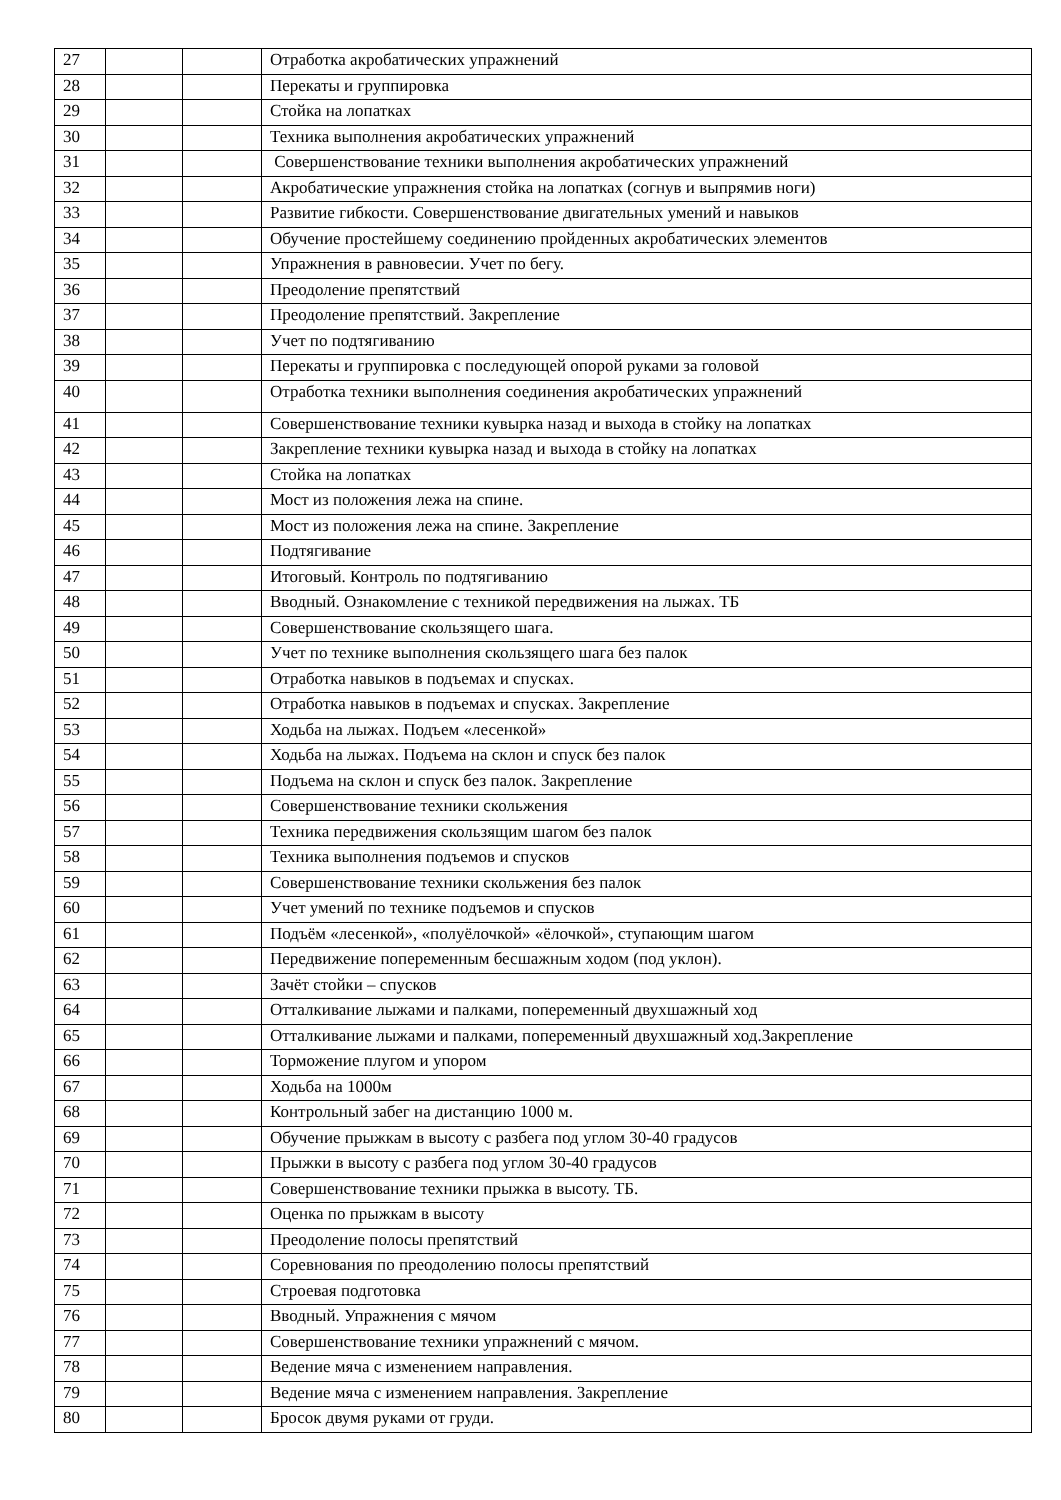| 27 | | | Отработка акробатических упражнений |
| 28 | | | Перекаты и группировка |
| 29 | | | Стойка на лопатках |
| 30 | | | Техника выполнения акробатических упражнений |
| 31 | | | Совершенствование техники выполнения акробатических упражнений |
| 32 | | | Акробатические упражнения стойка на лопатках (согнув и выпрямив ноги) |
| 33 | | | Развитие гибкости. Совершенствование двигательных умений и навыков |
| 34 | | | Обучение простейшему соединению пройденных акробатических элементов |
| 35 | | | Упражнения в равновесии. Учет по бегу. |
| 36 | | | Преодоление препятствий |
| 37 | | | Преодоление препятствий. Закрепление |
| 38 | | | Учет по подтягиванию |
| 39 | | | Перекаты и группировка с последующей опорой руками за головой |
| 40 | | | Отработка техники выполнения соединения акробатических упражнений |
| 41 | | | Совершенствование техники кувырка назад и выхода в стойку на лопатках |
| 42 | | | Закрепление техники кувырка назад и выхода в стойку на лопатках |
| 43 | | | Стойка на лопатках |
| 44 | | | Мост из положения лежа на спине. |
| 45 | | | Мост из положения лежа на спине. Закрепление |
| 46 | | | Подтягивание |
| 47 | | | Итоговый. Контроль по подтягиванию |
| 48 | | | Вводный. Ознакомление с техникой передвижения на лыжах. ТБ |
| 49 | | | Совершенствование скользящего шага. |
| 50 | | | Учет по технике выполнения скользящего шага без палок |
| 51 | | | Отработка навыков в подъемах и спусках. |
| 52 | | | Отработка навыков в подъемах и спусках. Закрепление |
| 53 | | | Ходьба на лыжах. Подъем «лесенкой» |
| 54 | | | Ходьба на лыжах. Подъема на склон и спуск без палок |
| 55 | | | Подъема на склон и спуск без палок. Закрепление |
| 56 | | | Совершенствование техники скольжения |
| 57 | | | Техника передвижения скользящим шагом без палок |
| 58 | | | Техника выполнения подъемов и спусков |
| 59 | | | Совершенствование техники скольжения без палок |
| 60 | | | Учет умений по технике подъемов и спусков |
| 61 | | | Подъём «лесенкой», «полуёлочкой» «ёлочкой», ступающим шагом |
| 62 | | | Передвижение попеременным бесшажным ходом (под уклон). |
| 63 | | | Зачёт стойки – спусков |
| 64 | | | Отталкивание лыжами и палками, попеременный двухшажный ход |
| 65 | | | Отталкивание лыжами и палками, попеременный двухшажный ход.Закрепление |
| 66 | | | Торможение плугом и упором |
| 67 | | | Ходьба на 1000м |
| 68 | | | Контрольный забег на дистанцию 1000 м. |
| 69 | | | Обучение прыжкам в высоту с разбега под углом 30-40 градусов |
| 70 | | | Прыжки в высоту с разбега под углом 30-40 градусов |
| 71 | | | Совершенствование техники прыжка в высоту. ТБ. |
| 72 | | | Оценка по прыжкам в высоту |
| 73 | | | Преодоление полосы препятствий |
| 74 | | | Соревнования по преодолению полосы препятствий |
| 75 | | | Строевая подготовка |
| 76 | | | Вводный. Упражнения с мячом |
| 77 | | | Совершенствование техники упражнений с мячом. |
| 78 | | | Ведение мяча с изменением направления. |
| 79 | | | Ведение мяча с изменением направления. Закрепление |
| 80 | | | Бросок двумя руками от груди. |